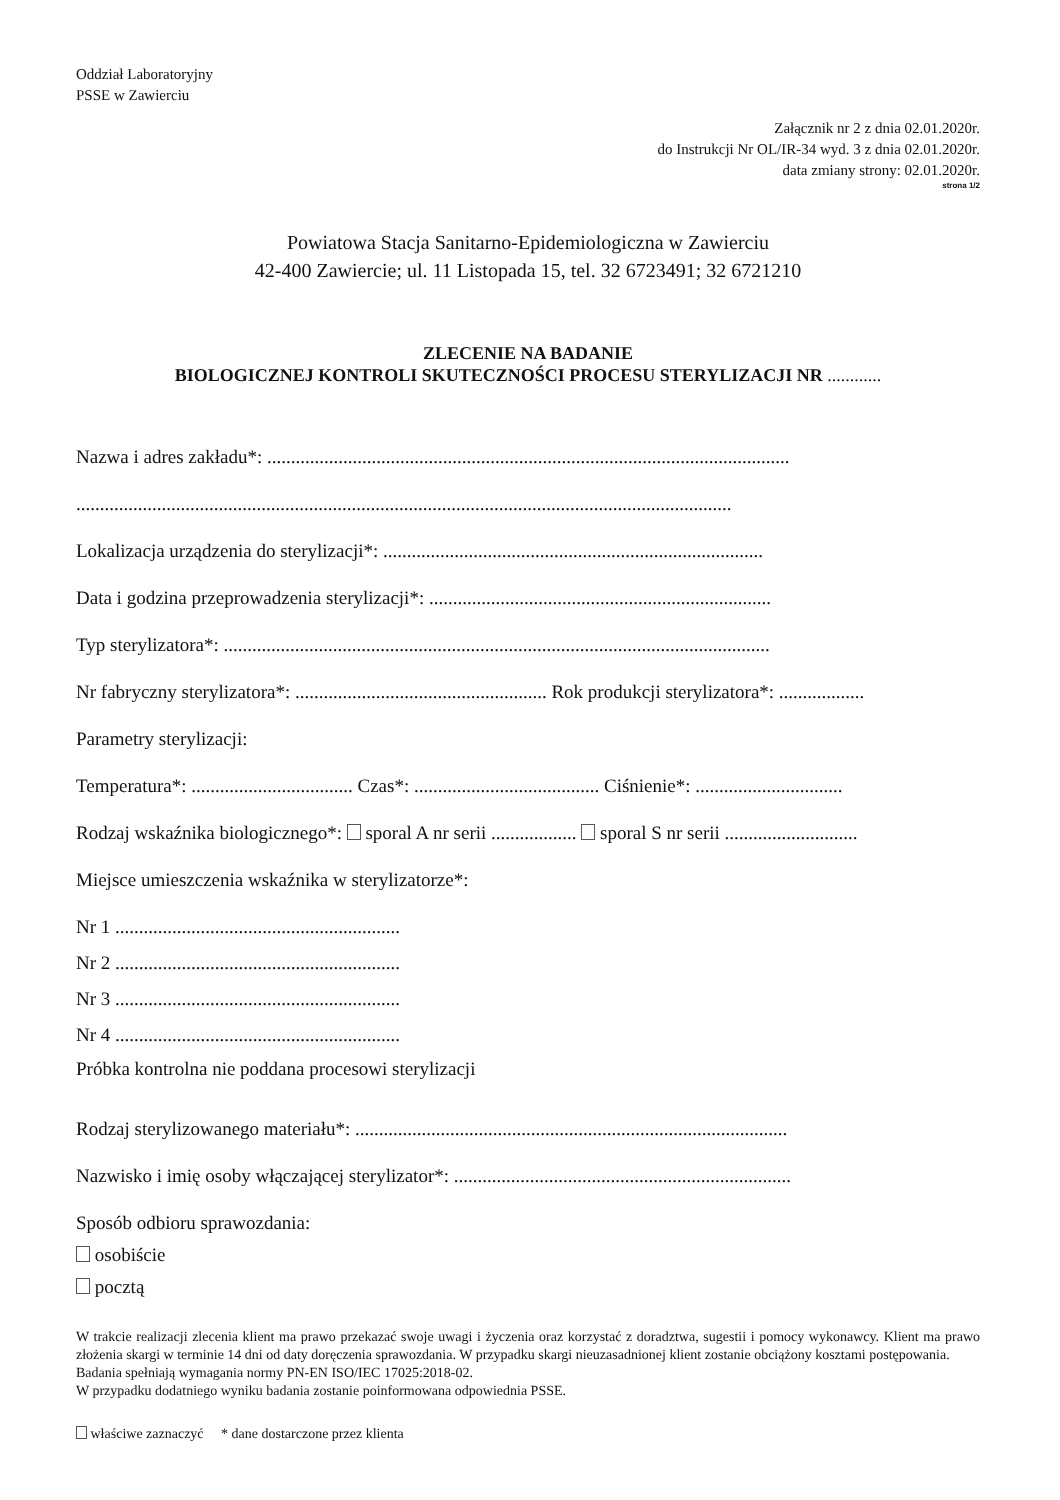Oddział Laboratoryjny
PSSE w Zawierciu
Załącznik nr 2 z dnia 02.01.2020r.
do Instrukcji Nr OL/IR-34 wyd. 3 z dnia 02.01.2020r.
data zmiany strony: 02.01.2020r.
strona 1/2
Powiatowa Stacja Sanitarno-Epidemiologiczna w Zawierciu
42-400 Zawiercie; ul. 11 Listopada 15, tel. 32 6723491; 32 6721210
ZLECENIE NA BADANIE
BIOLOGICZNEJ KONTROLI SKUTECZNOŚCI PROCESU STERYLIZACJI NR ............
Nazwa i adres zakładu*: ..............................................................................................................
..........................................................................................................................................
Lokalizacja urządzenia do sterylizacji*: ................................................................................
Data i godzina przeprowadzenia sterylizacji*: ........................................................................
Typ sterylizatora*: ...................................................................................................................
Nr fabryczny sterylizatora*: ..................................................... Rok produkcji sterylizatora*: ..................
Parametry sterylizacji:
Temperatura*: .................................. Czas*: ....................................... Ciśnienie*: ...............................
Rodzaj wskaźnika biologicznego*: sporal A nr serii .................. sporal S nr serii ............................
Miejsce umieszczenia wskaźnika w sterylizatorze*:
Nr 1 ............................................................
Nr 2 ............................................................
Nr 3 ............................................................
Nr 4 ............................................................
Próbka kontrolna nie poddana procesowi sterylizacji
Rodzaj sterylizowanego materiału*: ...........................................................................................
Nazwisko i imię osoby włączającej sterylizator*: .......................................................................
Sposób odbioru sprawozdania:
osobiście
pocztą
W trakcie realizacji zlecenia klient ma prawo przekazać swoje uwagi i życzenia oraz korzystać z doradztwa, sugestii i pomocy wykonawcy. Klient ma prawo złożenia skargi w terminie 14 dni od daty doręczenia sprawozdania. W przypadku skargi nieuzasadnionej klient zostanie obciążony kosztami postępowania.
Badania spełniają wymagania normy PN-EN ISO/IEC 17025:2018-02.
W przypadku dodatniego wyniku badania zostanie poinformowana odpowiednia PSSE.
właściwe zaznaczyć * dane dostarczone przez klienta